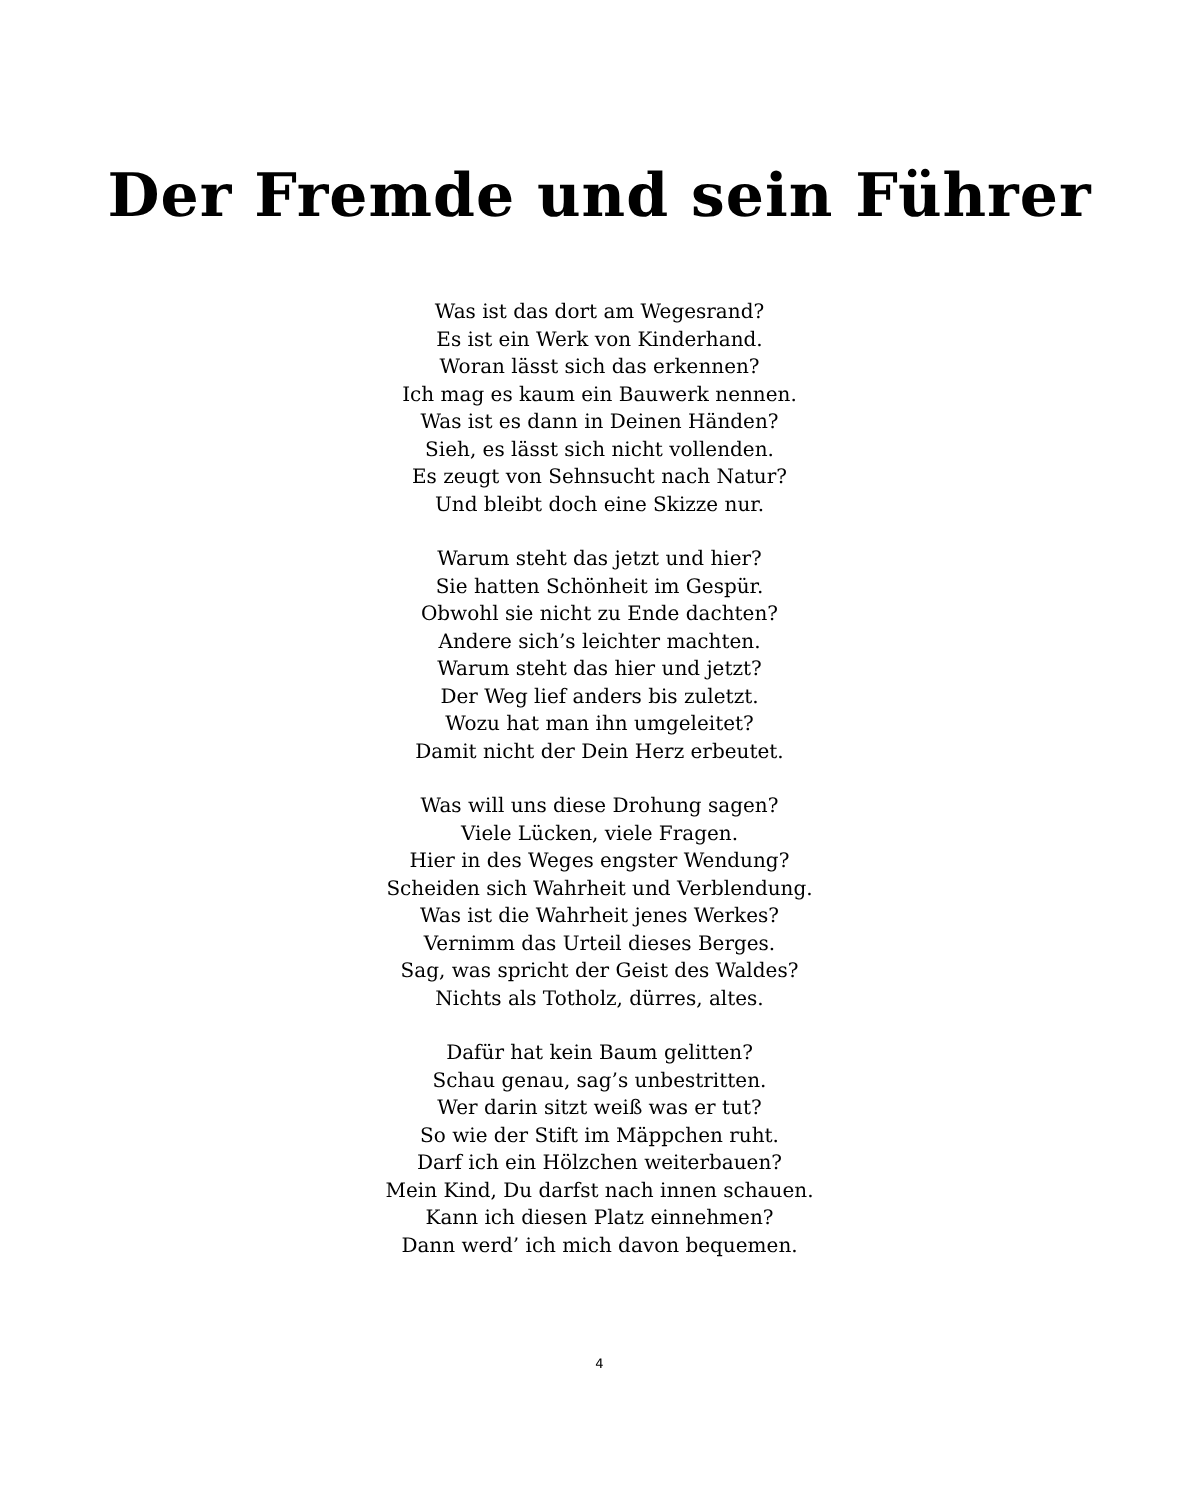Der Fremde und sein Führer
Was ist das dort am Wegesrand?
Es ist ein Werk von Kinderhand.
Woran lässt sich das erkennen?
Ich mag es kaum ein Bauwerk nennen.
Was ist es dann in Deinen Händen?
Sieh, es lässt sich nicht vollenden.
Es zeugt von Sehnsucht nach Natur?
Und bleibt doch eine Skizze nur.
Warum steht das jetzt und hier?
Sie hatten Schönheit im Gespür.
Obwohl sie nicht zu Ende dachten?
Andere sich’s leichter machten.
Warum steht das hier und jetzt?
Der Weg lief anders bis zuletzt.
Wozu hat man ihn umgeleitet?
Damit nicht der Dein Herz erbeutet.
Was will uns diese Drohung sagen?
Viele Lücken, viele Fragen.
Hier in des Weges engster Wendung?
Scheiden sich Wahrheit und Verblendung.
Was ist die Wahrheit jenes Werkes?
Vernimm das Urteil dieses Berges.
Sag, was spricht der Geist des Waldes?
Nichts als Totholz, dürres, altes.
Dafür hat kein Baum gelitten?
Schau genau, sag’s unbestritten.
Wer darin sitzt weiß was er tut?
So wie der Stift im Mäppchen ruht.
Darf ich ein Hölzchen weiterbauen?
Mein Kind, Du darfst nach innen schauen.
Kann ich diesen Platz einnehmen?
Dann werd’ ich mich davon bequemen.
4